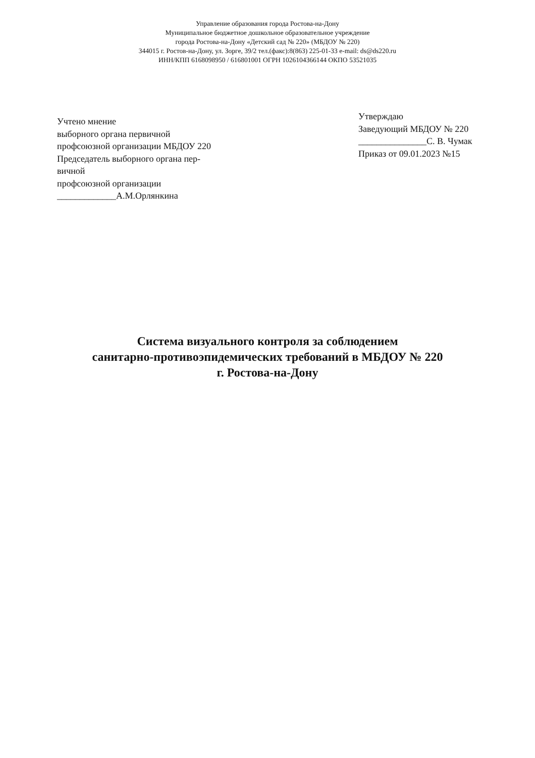Управление образования города Ростова-на-Дону
Муниципальное бюджетное дошкольное образовательное учреждение
города Ростова-на-Дону «Детский сад № 220» (МБДОУ № 220)
344015 г. Ростов-на-Дону, ул. Зорге, 39/2 тел.(факс):8(863) 225-01-33 e-mail: ds@ds220.ru
ИНН/КПП 6168098950 / 616801001 ОГРН 1026104366144 ОКПО 53521035
Учтено мнение
выборного органа первичной
профсоюзной организации МБДОУ 220
Председатель выборного органа пер-
вичной
профсоюзной организации
_____________А.М.Орлянкина
Утверждаю
Заведующий МБДОУ № 220
_______________С. В. Чумак
Приказ от 09.01.2023 №15
Система визуального контроля за соблюдением
санитарно-противоэпидемических требований в МБДОУ № 220
г. Ростова-на-Дону